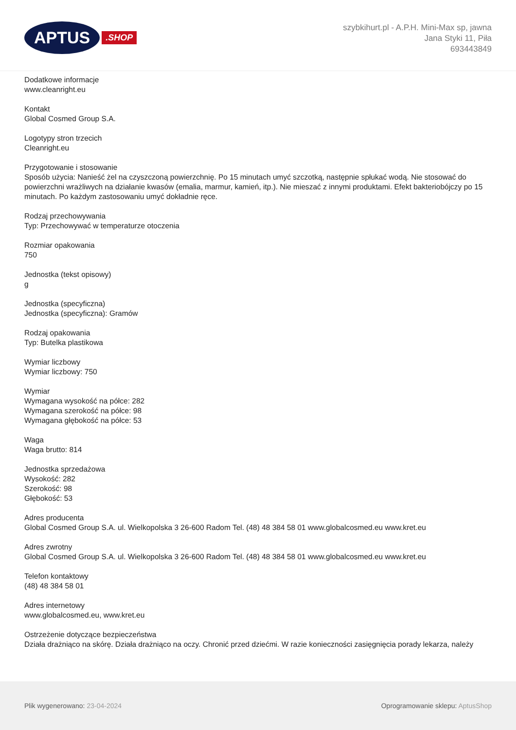APTUS
.SHOP
szybkihurt.pl - A.P.H. Mini-Max sp, jawna
Jana Styki 11, Piła
693443849
Dodatkowe informacje
www.cleanright.eu
Kontakt
Global Cosmed Group S.A.
Logotypy stron trzecich
Cleanright.eu
Przygotowanie i stosowanie
Sposób użycia: Nanieść żel na czyszczoną powierzchnię. Po 15 minutach umyć szczotką, następnie spłukać wodą. Nie stosować do powierzchni wrażliwych na działanie kwasów (emalia, marmur, kamień, itp.). Nie mieszać z innymi produktami. Efekt bakteriobójczy po 15 minutach. Po każdym zastosowaniu umyć dokładnie ręce.
Rodzaj przechowywania
Typ: Przechowywać w temperaturze otoczenia
Rozmiar opakowania
750
Jednostka (tekst opisowy)
g
Jednostka (specyficzna)
Jednostka (specyficzna): Gramów
Rodzaj opakowania
Typ: Butelka plastikowa
Wymiar liczbowy
Wymiar liczbowy: 750
Wymiar
Wymagana wysokość na półce: 282
Wymagana szerokość na półce: 98
Wymagana głębokość na półce: 53
Waga
Waga brutto: 814
Jednostka sprzedażowa
Wysokość: 282
Szerokość: 98
Głębokość: 53
Adres producenta
Global Cosmed Group S.A. ul. Wielkopolska 3 26-600 Radom Tel. (48) 48 384 58 01 www.globalcosmed.eu www.kret.eu
Adres zwrotny
Global Cosmed Group S.A. ul. Wielkopolska 3 26-600 Radom Tel. (48) 48 384 58 01 www.globalcosmed.eu www.kret.eu
Telefon kontaktowy
(48) 48 384 58 01
Adres internetowy
www.globalcosmed.eu, www.kret.eu
Ostrzeżenie dotyczące bezpieczeństwa
Działa drażniąco na skórę. Działa drażniąco na oczy. Chronić przed dziećmi. W razie konieczności zasięgnięcia porady lekarza, należy
Plik wygenerowano: 23-04-2024
Oprogramowanie sklepu: AptusShop